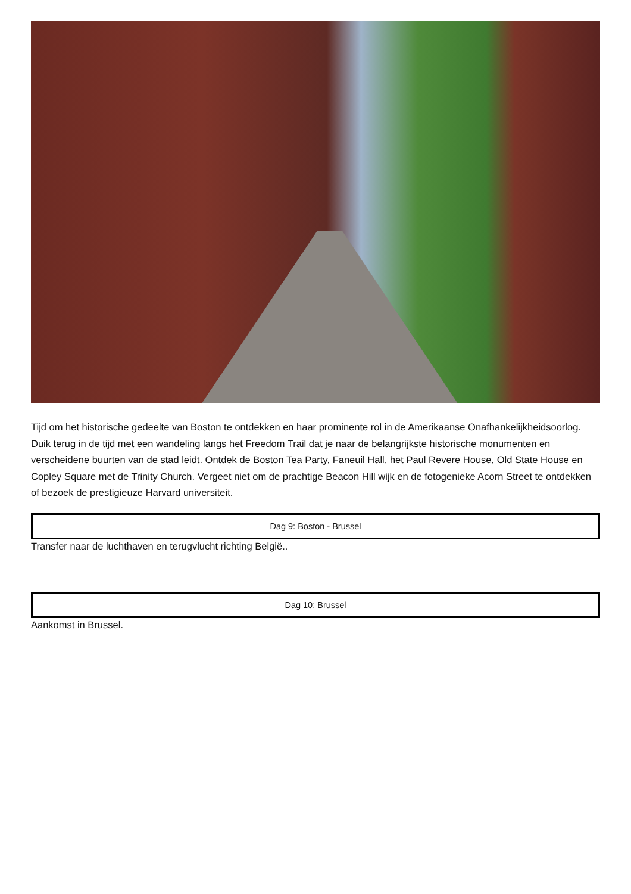Tijd om het historische gedeelte van Boston te ontdekken en haar prominente rol in de Amerikaanse Onafhankelijkheidsoorlog. Duik terug in de tijd met een wandeling langs het Freedom Trail dat je naar de belangrijkste historische monumenten en verscheidene buurten van de stad leidt. Ontdek de Boston Tea Party, Faneuil Hall, het Paul Revere House, Old State House en Copley Square met de Trinity Church. Vergeet niet om de prachtige Beacon Hill wijk en de fotogenieke Acorn Street te ontdekken of bezoek de prestigieuze Harvard universiteit.
Dag 9: Boston - Brussel
Transfer naar de luchthaven en terugvlucht richting België..
Dag 10: Brussel
Aankomst in Brussel.